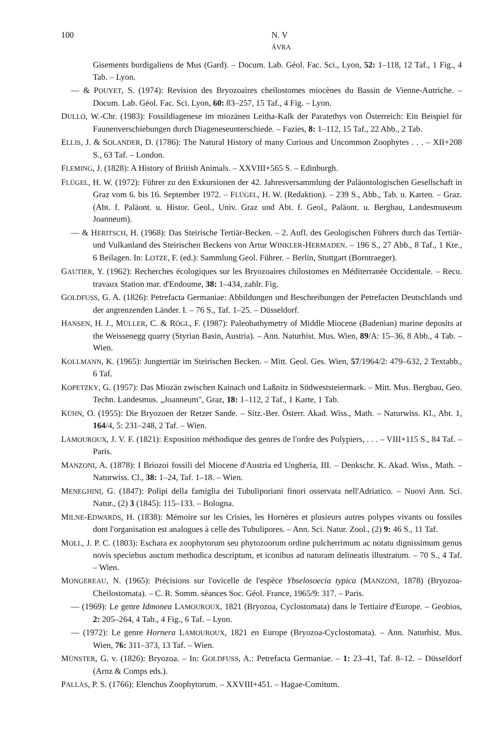100 N. V
ÁVRA
Gisements burdigaliens de Mus (Gard). – Docum. Lab. Géol. Fac. Sci., Lyon, 52: 1–118, 12 Taf., 1 Fig., 4 Tab. – Lyon.
— & POUYET, S. (1974): Revision des Bryozoaires cheilostomes miocènes du Bassin de Vienne-Autriche. – Docum. Lab. Géol. Fac. Sci. Lyon, 60: 83–257, 15 Taf., 4 Fig. – Lyon.
DULLO, W.-Chr. (1983): Fossildiagenese im miozänen Leitha-Kalk der Paratethys von Österreich: Ein Beispiel für Faunenverschiebungen durch Diageneseunterschiede. – Fazies, 8: 1–112, 15 Taf., 22 Abb., 2 Tab.
ELLIS, J. & SOLANDER, D. (1786): The Natural History of many Curious and Uncommon Zoophytes . . . – XII+208 S., 63 Taf. – London.
FLEMING, J. (1828): A History of British Animals. – XXVIII+565 S. – Edinburgh.
FLÜGEL, H. W. (1972): Führer zu den Exkursionen der 42. Jahresversammlung der Paläontologischen Gesellschaft in Graz vom 6. bis 16. September 1972. – FLÜGEL, H. W. (Redaktion). – 239 S., Abb., Tab. u. Karten. – Graz. (Abt. f. Paläont. u. Histor. Geol., Univ. Graz und Abt. f. Geol., Paläont. u. Bergbau, Landesmuseum Joanneum).
— & HERITSCH, H. (1968): Das Steirische Tertiär-Becken. – 2. Aufl. des Geologischen Führers durch das Tertiär- und Vulkanland des Steirischen Beckens von Artur WINKLER-HERMADEN. – 196 S., 27 Abb., 8 Taf., 1 Kte., 6 Beilagen. In: LOTZE, F. (ed.): Sammlung Geol. Führer. – Berlin, Stuttgart (Borntraeger).
GAUTIER, Y. (1962): Recherches écologiques sur les Bryozoaires chilostomes en Méditerranèe Occidentale. – Recu. travaux Station mar. d'Endoume, 38: 1–434, zahlr. Fig.
GOLDFUSS, G. A. (1826): Petrefacta Germaniae: Abbildungen und Beschreibungen der Petrefacten Deutschlands und der angrenzenden Länder. I. – 76 S., Taf. 1–25. – Düsseldorf.
HANSEN, H. J., MÜLLER, C. & RÖGL, F. (1987): Paleobathymetry of Middle Miocene (Badenian) marine deposits at the Weissenegg quarry (Styrian Basin, Austria). – Ann. Naturhist. Mus. Wien, 89/A: 15–36, 8 Abb., 4 Tab. – Wien.
KOLLMANN, K. (1965): Jungtertiär im Steirischen Becken. – Mitt. Geol. Ges. Wien, 57/1964/2: 479–632, 2 Textabb., 6 Taf.
KOPETZKY, G. (1957): Das Miozän zwischen Kainach und Laßnitz in Südweststeiermark. – Mitt. Mus. Bergbau, Geo. Techn. Landesmus. „Joanneum", Graz, 18: 1–112, 2 Taf., 1 Karte, 1 Tab.
KÜHN, O. (1955): Die Bryozoen der Retzer Sande. – Sitz.-Ber. Österr. Akad. Wiss., Math. – Naturwiss. Kl., Abt. 1, 164/4, 5: 231–248, 2 Taf. – Wien.
LAMOUROUX, J. V. F. (1821): Exposition méthodique des genres de l'ordre des Polypiers, . . . – VIII+115 S., 84 Taf. – Paris.
MANZONI, A. (1878): I Briozoi fossili del Miocene d'Austria ed Ungheria, III. – Denkschr. K. Akad. Wiss., Math. – Naturwiss. Cl., 38: 1–24, Taf. 1–18. – Wien.
MENEGHINI, G. (1847): Polipi della famiglia dei Tubuliporiani finori osservata nell'Adriatico. – Nuovi Ann. Sci. Natur., (2) 3 (1845): 115–133. – Bologna.
MILNE-EDWARDS, H. (1838): Mémoire sur les Crisies, les Hornères et plusieurs autres polypes vivants ou fossiles dont l'organisation est analogues à celle des Tubulipores. – Ann. Sci. Natur. Zool., (2) 9: 46 S., 11 Taf.
MOLL, J. P. C. (1803): Eschara ex zoophytorum seu phytozoorum ordine pulcherrimum ac notatu dignissimum genus novis speciebus auctum methodica descriptum, et iconibus ad naturam delineatis illustratum. – 70 S., 4 Taf. – Wien.
MONGEREAU, N. (1965): Précisions sur l'ovicelle de l'espèce Ybselosoecia typica (MANZONI, 1878) (Bryozoa-Cheilostomata). – C. R. Somm. séances Soc. Géol. France, 1965/9: 317. – Paris.
— (1969): Le genre Idmonea LAMOUROUX, 1821 (Bryozoa, Cyclostomata) dans le Tertiaire d'Europe. – Geobios, 2: 205–264, 4 Tab., 4 Fig., 6 Taf. – Lyon.
— (1972): Le genre Hornera LAMOUROUX, 1821 en Europe (Bryozoa-Cyclostomata). – Ann. Naturhist. Mus. Wien, 76: 311–373, 13 Taf. – Wien.
MÜNSTER, G. v. (1826): Bryozoa. – In: GOLDFUSS, A.: Petrefacta Germaniae. – 1: 23–41, Taf. 8–12. – Düsseldorf (Arnz & Comps eds.).
PALLAS, P. S. (1766): Elenchus Zoophytorum. – XXVIII+451. – Hagae-Comitum.